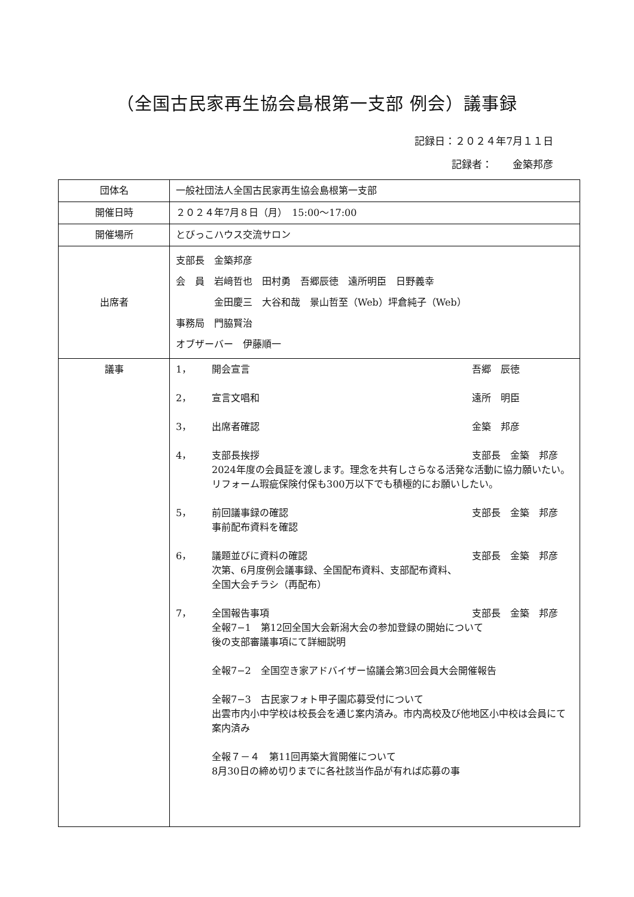（全国古民家再生協会島根第一支部 例会）議事録
記録日：２０２４年7月１１日
記録者：　　金築邦彦　　
| 団体名 | 一般社団法人全国古民家再生協会島根第一支部 |
| 開催日時 | ２０２４年7月８日（月） 15:00〜17:00 |
| 開催場所 | とびっこハウス交流サロン |
| 出席者 | 支部長 金築邦彦 会 員 岩﨑哲也 田村勇 吾郷辰徳 遠所明臣 日野義幸 金田慶三 大谷和哉 景山哲至（Web）坪倉純子（Web） 事務局 門脇賢治 オブザーバー 伊藤順一 |
| 議事 | 1， 開会宣言 吾郷 辰徳 2， 宣言文唱和 遠所 明臣 3， 出席者確認 金築 邦彦 4， 支部長挨拶 支部長 金築 邦彦 2024年度の会員証を渡します。理念を共有しさらなる活発な活動に協力願いたい。リフォーム瑕疵保険付保も300万以下でも積極的にお願いしたい。 5， 前回議事録の確認 支部長 金築 邦彦 事前配布資料を確認 6， 議題並びに資料の確認 支部長 金築 邦彦 次第、6月度例会議事録、全国配布資料、支部配布資料、 全国大会チラシ（再配布） 7， 全国報告事項 支部長 金築 邦彦 全報7−1 第12回全国大会新潟大会の参加登録の開始について 後の支部審議事項にて詳細説明 全報7−2 全国空き家アドバイザー協議会第3回会員大会開催報告 全報7−3 古民家フォト甲子園応募受付について 出雲市内小中学校は校長会を通じ案内済み。市内高校及び他地区小中校は会員にて案内済み 全報７－４ 第11回再築大賞開催について 8月30日の締め切りまでに各社該当作品が有れば応募の事 |